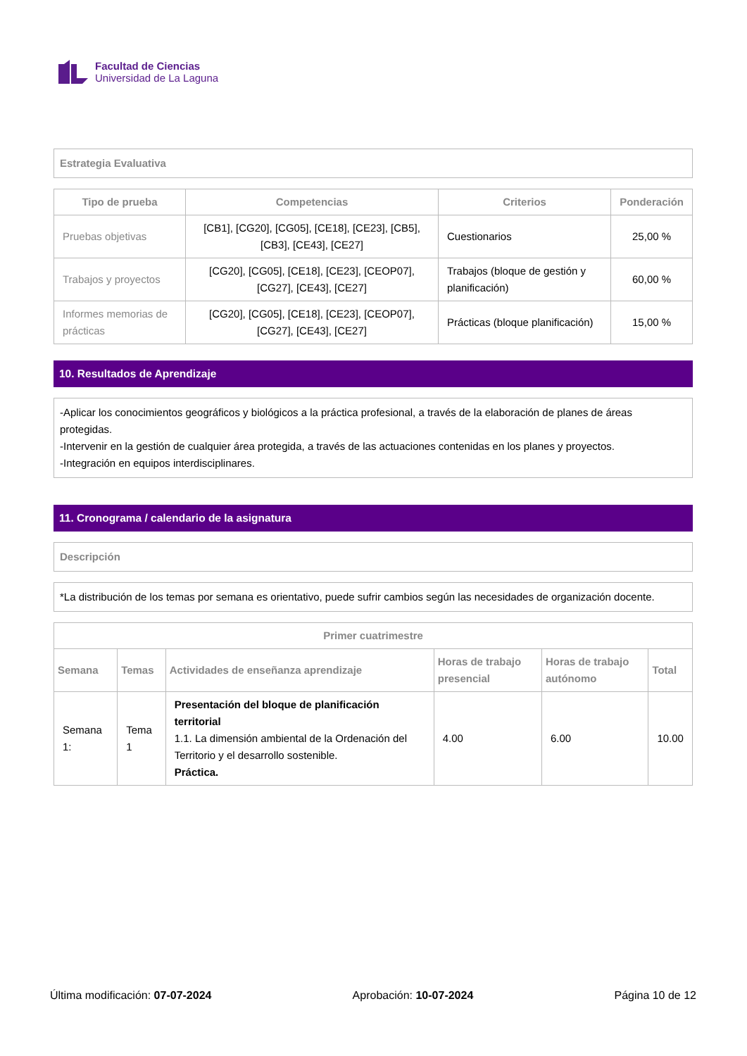Facultad de Ciencias
Universidad de La Laguna
Estrategia Evaluativa
| Tipo de prueba | Competencias | Criterios | Ponderación |
| --- | --- | --- | --- |
| Pruebas objetivas | [CB1], [CG20], [CG05], [CE18], [CE23], [CB5], [CB3], [CE43], [CE27] | Cuestionarios | 25,00 % |
| Trabajos y proyectos | [CG20], [CG05], [CE18], [CE23], [CEOP07], [CG27], [CE43], [CE27] | Trabajos (bloque de gestión y planificación) | 60,00 % |
| Informes memorias de prácticas | [CG20], [CG05], [CE18], [CE23], [CEOP07], [CG27], [CE43], [CE27] | Prácticas (bloque planificación) | 15,00 % |
10. Resultados de Aprendizaje
-Aplicar los conocimientos geográficos y biológicos a la práctica profesional, a través de la elaboración de planes de áreas protegidas.
-Intervenir en la gestión de cualquier área protegida, a través de las actuaciones contenidas en los planes y proyectos.
-Integración en equipos interdisciplinares.
11. Cronograma / calendario de la asignatura
Descripción
*La distribución de los temas por semana es orientativo, puede sufrir cambios según las necesidades de organización docente.
| Primer cuatrimestre | | | | | |
| --- | --- | --- | --- | --- | --- |
| Semana | Temas | Actividades de enseñanza aprendizaje | Horas de trabajo presencial | Horas de trabajo autónomo | Total |
| Semana 1: | Tema 1 | Presentación del bloque de planificación territorial 1.1. La dimensión ambiental de la Ordenación del Territorio y el desarrollo sostenible. Práctica. | 4.00 | 6.00 | 10.00 |
Última modificación: 07-07-2024 Aprobación: 10-07-2024 Página 10 de 12